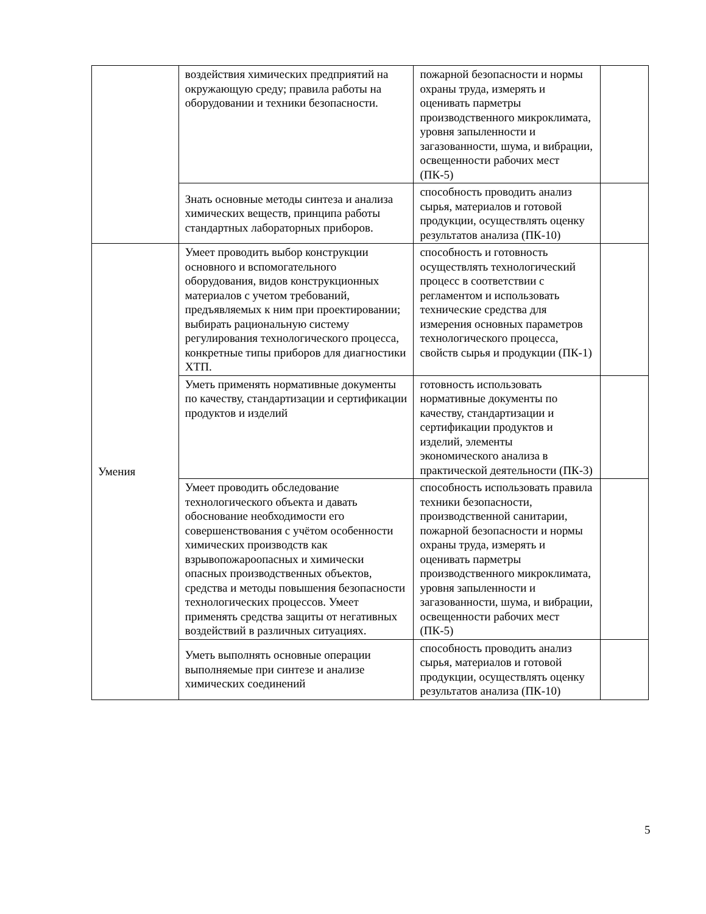| | воздействия химических предприятий на окружающую среду; правила работы на оборудовании и техники безопасности. | пожарной безопасности и нормы охраны труда, измерять и оценивать парметры производственного микроклимата, уровня запыленности и загазованности, шума, и вибрации, освещенности рабочих мест (ПК-5) | |
| | Знать основные методы синтеза и анализа химических веществ, принципа работы стандартных лабораторных приборов. | способность проводить анализ сырья, материалов и готовой продукции, осуществлять оценку результатов анализа (ПК-10) | |
| Умения | Умеет проводить выбор конструкции основного и вспомогательного оборудования, видов конструкционных материалов с учетом требований, предъявляемых к ним при проектировании; выбирать рациональную систему регулирования технологического процесса, конкретные типы приборов для диагностики ХТП. | способность и готовность осуществлять технологический процесс в соответствии с регламентом и использовать технические средства для измерения основных параметров технологического процесса, свойств сырья и продукции (ПК-1) | |
| | Уметь применять нормативные документы по качеству, стандартизации и сертификации продуктов и изделий | готовность использовать нормативные документы по качеству, стандартизации и сертификации продуктов и изделий, элементы экономического анализа в практической деятельности (ПК-3) | |
| | Умеет проводить обследование технологического объекта и давать обоснование необходимости его совершенствования с учётом особенности химических производств как взрывопожароопасных и химически опасных производственных объектов, средства и методы повышения безопасности технологических процессов. Умеет применять средства защиты от негативных воздействий в различных ситуациях. | способность использовать правила техники безопасности, производственной санитарии, пожарной безопасности и нормы охраны труда, измерять и оценивать парметры производственного микроклимата, уровня запыленности и загазованности, шума, и вибрации, освещенности рабочих мест (ПК-5) | |
| | Уметь выполнять основные операции выполняемые при синтезе и анализе химических соединений | способность проводить анализ сырья, материалов и готовой продукции, осуществлять оценку результатов анализа (ПК-10) | |
5